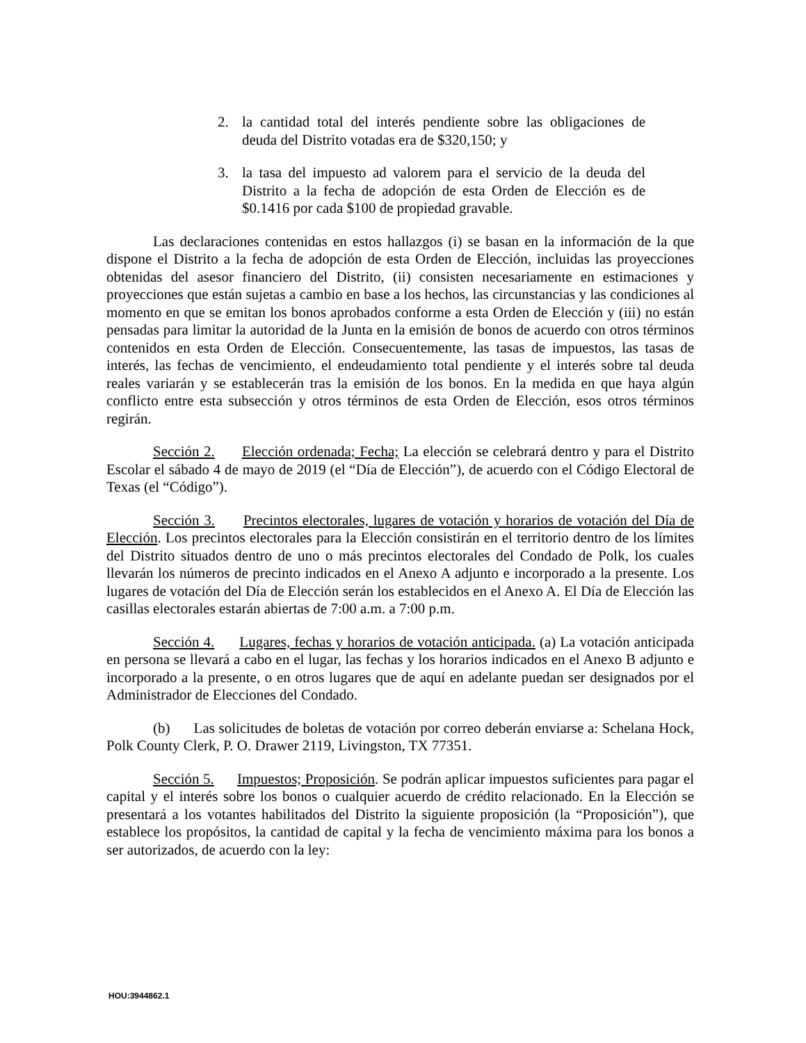2. la cantidad total del interés pendiente sobre las obligaciones de deuda del Distrito votadas era de $320,150; y
3. la tasa del impuesto ad valorem para el servicio de la deuda del Distrito a la fecha de adopción de esta Orden de Elección es de $0.1416 por cada $100 de propiedad gravable.
Las declaraciones contenidas en estos hallazgos (i) se basan en la información de la que dispone el Distrito a la fecha de adopción de esta Orden de Elección, incluidas las proyecciones obtenidas del asesor financiero del Distrito, (ii) consisten necesariamente en estimaciones y proyecciones que están sujetas a cambio en base a los hechos, las circunstancias y las condiciones al momento en que se emitan los bonos aprobados conforme a esta Orden de Elección y (iii) no están pensadas para limitar la autoridad de la Junta en la emisión de bonos de acuerdo con otros términos contenidos en esta Orden de Elección. Consecuentemente, las tasas de impuestos, las tasas de interés, las fechas de vencimiento, el endeudamiento total pendiente y el interés sobre tal deuda reales variarán y se establecerán tras la emisión de los bonos. En la medida en que haya algún conflicto entre esta subsección y otros términos de esta Orden de Elección, esos otros términos regirán.
Sección 2. Elección ordenada; Fecha; La elección se celebrará dentro y para el Distrito Escolar el sábado 4 de mayo de 2019 (el “Día de Elección”), de acuerdo con el Código Electoral de Texas (el “Código”).
Sección 3. Precintos electorales, lugares de votación y horarios de votación del Día de Elección. Los precintos electorales para la Elección consistirán en el territorio dentro de los límites del Distrito situados dentro de uno o más precintos electorales del Condado de Polk, los cuales llevarán los números de precinto indicados en el Anexo A adjunto e incorporado a la presente. Los lugares de votación del Día de Elección serán los establecidos en el Anexo A. El Día de Elección las casillas electorales estarán abiertas de 7:00 a.m. a 7:00 p.m.
Sección 4. Lugares, fechas y horarios de votación anticipada. (a) La votación anticipada en persona se llevará a cabo en el lugar, las fechas y los horarios indicados en el Anexo B adjunto e incorporado a la presente, o en otros lugares que de aquí en adelante puedan ser designados por el Administrador de Elecciones del Condado.
(b) Las solicitudes de boletas de votación por correo deberán enviarse a: Schelana Hock, Polk County Clerk, P. O. Drawer 2119, Livingston, TX 77351.
Sección 5. Impuestos; Proposición. Se podrán aplicar impuestos suficientes para pagar el capital y el interés sobre los bonos o cualquier acuerdo de crédito relacionado. En la Elección se presentará a los votantes habilitados del Distrito la siguiente proposición (la “Proposición”), que establece los propósitos, la cantidad de capital y la fecha de vencimiento máxima para los bonos a ser autorizados, de acuerdo con la ley:
HOU:3944862.1